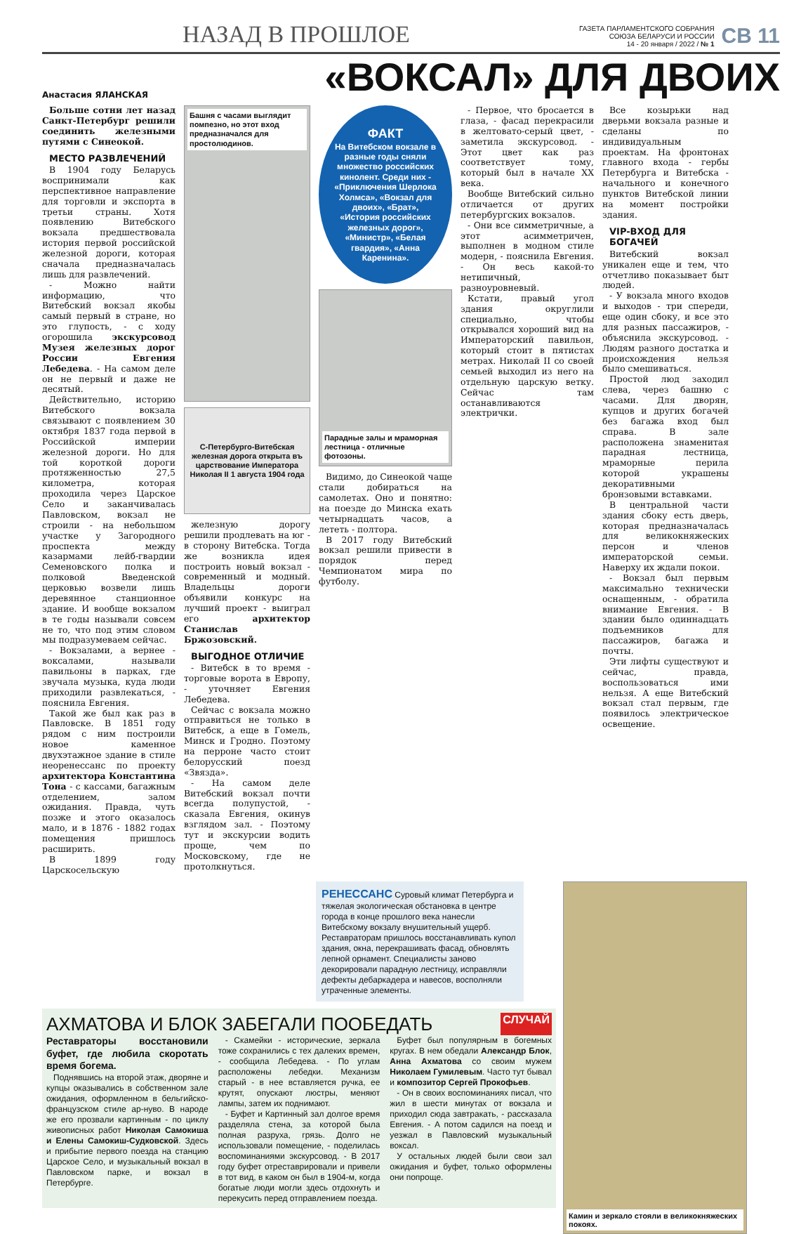НАЗАД В ПРОШЛОЕ
ГАЗЕТА ПАРЛАМЕНТСКОГО СОБРАНИЯ
СОЮЗА БЕЛАРУСИ И РОССИИ
14 - 20 января / 2022 / № 1
СВ 11
Анастасия ЯЛАНСКАЯ
«ВОКСАЛ» ДЛЯ ДВОИХ
Больше сотни лет назад Санкт-Петербург решили соединить железными путями с Синеокой.
МЕСТО РАЗВЛЕЧЕНИЙ
В 1904 году Беларусь воспринимали как перспективное направление для торговли и экспорта в третьи страны. Хотя появлению Витебского вокзала предшествовала история первой российской железной дороги, которая сначала предназначалась лишь для развлечений.
- Можно найти информацию, что Витебский вокзал якобы самый первый в стране, но это глупость, - с ходу огорошила экскурсовод Музея железных дорог России Евгения Лебедева. - На самом деле он не первый и даже не десятый.
Действительно, историю Витебского вокзала связывают с появлением 30 октября 1837 года первой в Российской империи железной дороги. Но для той короткой дороги протяженностью 27,5 километра, которая проходила через Царское Село и заканчивалась Павловском, вокзал не строили - на небольшом участке у Загородного проспекта между казармами лейб-гвардии Семеновского полка и полковой Введенской церковью возвели лишь деревянное станционное здание. И вообще вокзалом в те годы называли совсем не то, что под этим словом мы подразумеваем сейчас.
- Вокзалами, а вернее - воксалами, называли павильоны в парках, где звучала музыка, куда люди приходили развлекаться, - пояснила Евгения.
Такой же был как раз в Павловске. В 1851 году рядом с ним построили новое каменное двухэтажное здание в стиле неоренессанс по проекту архитектора Константина Тона - с кассами, багажным отделением, залом ожидания. Правда, чуть позже и этого оказалось мало, и в 1876 - 1882 годах помещения пришлось расширить.
В 1899 году Царскосельскую
Башня с часами выглядит помпезно, но этот вход предназначался для простолюдинов.
С-Петербурго-Витебская железная дорога открыта въ царствование Императора Николая II 1 августа 1904 года
железную дорогу решили продлевать на юг - в сторону Витебска. Тогда же возникла идея построить новый вокзал - современный и модный. Владельцы дороги объявили конкурс на лучший проект - выиграл его архитектор Станислав Бржозовский.
ВЫГОДНОЕ ОТЛИЧИЕ
- Витебск в то время - торговые ворота в Европу, - уточняет Евгения Лебедева.
Сейчас с вокзала можно отправиться не только в Витебск, а еще в Гомель, Минск и Гродно. Поэтому на перроне часто стоит белорусский поезд «Звязда».
- На самом деле Витебский вокзал почти всегда полупустой, - сказала Евгения, окинув взглядом зал. - Поэтому тут и экскурсии водить проще, чем по Московскому, где не протолкнуться.
ФАКТ
На Витебском вокзале в разные годы сняли множество российских кинолент. Среди них - «Приключения Шерлока Холмса», «Вокзал для двоих», «Брат», «История российских железных дорог», «Министр», «Белая гвардия», «Анна Каренина».
Парадные залы и мраморная лестница - отличные фотозоны.
Видимо, до Синеокой чаще стали добираться на самолетах. Оно и понятно: на поезде до Минска ехать четырнадцать часов, а лететь - полтора.
В 2017 году Витебский вокзал решили привести в порядок перед Чемпионатом мира по футболу.
- Первое, что бросается в глаза, - фасад перекрасили в желтовато-серый цвет, - заметила экскурсовод. - Этот цвет как раз соответствует тому, который был в начале XX века.
Вообще Витебский сильно отличается от других петербургских вокзалов.
- Они все симметричные, а этот асимметричен, выполнен в модном стиле модерн, - пояснила Евгения. - Он весь какой-то нетипичный, разноуровневый.
Кстати, правый угол здания округлили специально, чтобы открывался хороший вид на Императорский павильон, который стоит в пятистах метрах. Николай II со своей семьей выходил из него на отдельную царскую ветку. Сейчас там останавливаются электрички.
Все козырьки над дверьми вокзала разные и сделаны по индивидуальным проектам. На фронтонах главного входа - гербы Петербурга и Витебска - начального и конечного пунктов Витебской линии на момент постройки здания.
VIP-ВХОД ДЛЯ БОГАЧЕЙ
Витебский вокзал уникален еще и тем, что отчетливо показывает быт людей.
- У вокзала много входов и выходов - три спереди, еще один сбоку, и все это для разных пассажиров, - объяснила экскурсовод. - Людям разного достатка и происхождения нельзя было смешиваться.
Простой люд заходил слева, через башню с часами. Для дворян, купцов и других богачей без багажа вход был справа. В зале расположена знаменитая парадная лестница, мраморные перила которой украшены декоративными бронзовыми вставками.
В центральной части здания сбоку есть дверь, которая предназначалась для великокняжеских персон и членов императорской семьи. Наверху их ждали покои.
- Вокзал был первым максимально технически оснащенным, - обратила внимание Евгения. - В здании было одиннадцать подъемников для пассажиров, багажа и почты.
Эти лифты существуют и сейчас, правда, воспользоваться ими нельзя. А еще Витебский вокзал стал первым, где появилось электрическое освещение.
РЕНЕССАНС Суровый климат Петербурга и тяжелая экологическая обстановка в центре города в конце прошлого века нанесли Витебскому вокзалу внушительный ущерб. Реставраторам пришлось восстанавливать купол здания, окна, перекрашивать фасад, обновлять лепной орнамент. Специалисты заново декорировали парадную лестницу, исправляли дефекты дебаркадера и навесов, восполняли утраченные элементы.
АХМАТОВА И БЛОК ЗАБЕГАЛИ ПООБЕДАТЬ СЛУЧАЙ
Реставраторы восстановили буфет, где любила скоротать время богема.
Поднявшись на второй этаж, дворяне и купцы оказывались в собственном зале ожидания, оформленном в бельгийско-французском стиле ар-нуво. В народе же его прозвали картинным - по циклу живописных работ Николая Самокиша и Елены Самокиш-Судковской. Здесь и прибытие первого поезда на станцию Царское Село, и музыкальный вокзал в Павловском парке, и вокзал в Петербурге.
- Скамейки - исторические, зеркала тоже сохранились с тех далеких времен, - сообщила Лебедева. - По углам расположены лебедки. Механизм старый - в нее вставляется ручка, ее крутят, опускают люстры, меняют лампы, затем их поднимают.
- Буфет и Картинный зал долгое время разделяла стена, за которой была полная разруха, грязь. Долго не использовали помещение, - поделилась воспоминаниями экскурсовод. - В 2017 году буфет отреставрировали и привели в тот вид, в каком он был в 1904-м, когда богатые люди могли здесь отдохнуть и перекусить перед отправлением поезда.
Буфет был популярным в богемных кругах. В нем обедали Александр Блок, Анна Ахматова со своим мужем Николаем Гумилевым. Часто тут бывал и композитор Сергей Прокофьев.
- Он в своих воспоминаниях писал, что жил в шести минутах от вокзала и приходил сюда завтракать, - рассказала Евгения. - А потом садился на поезд и уезжал в Павловский музыкальный воксал.
У остальных людей были свои зал ожидания и буфет, только оформлены они попроще.
Камин и зеркало стояли в великокняжеских покоях.